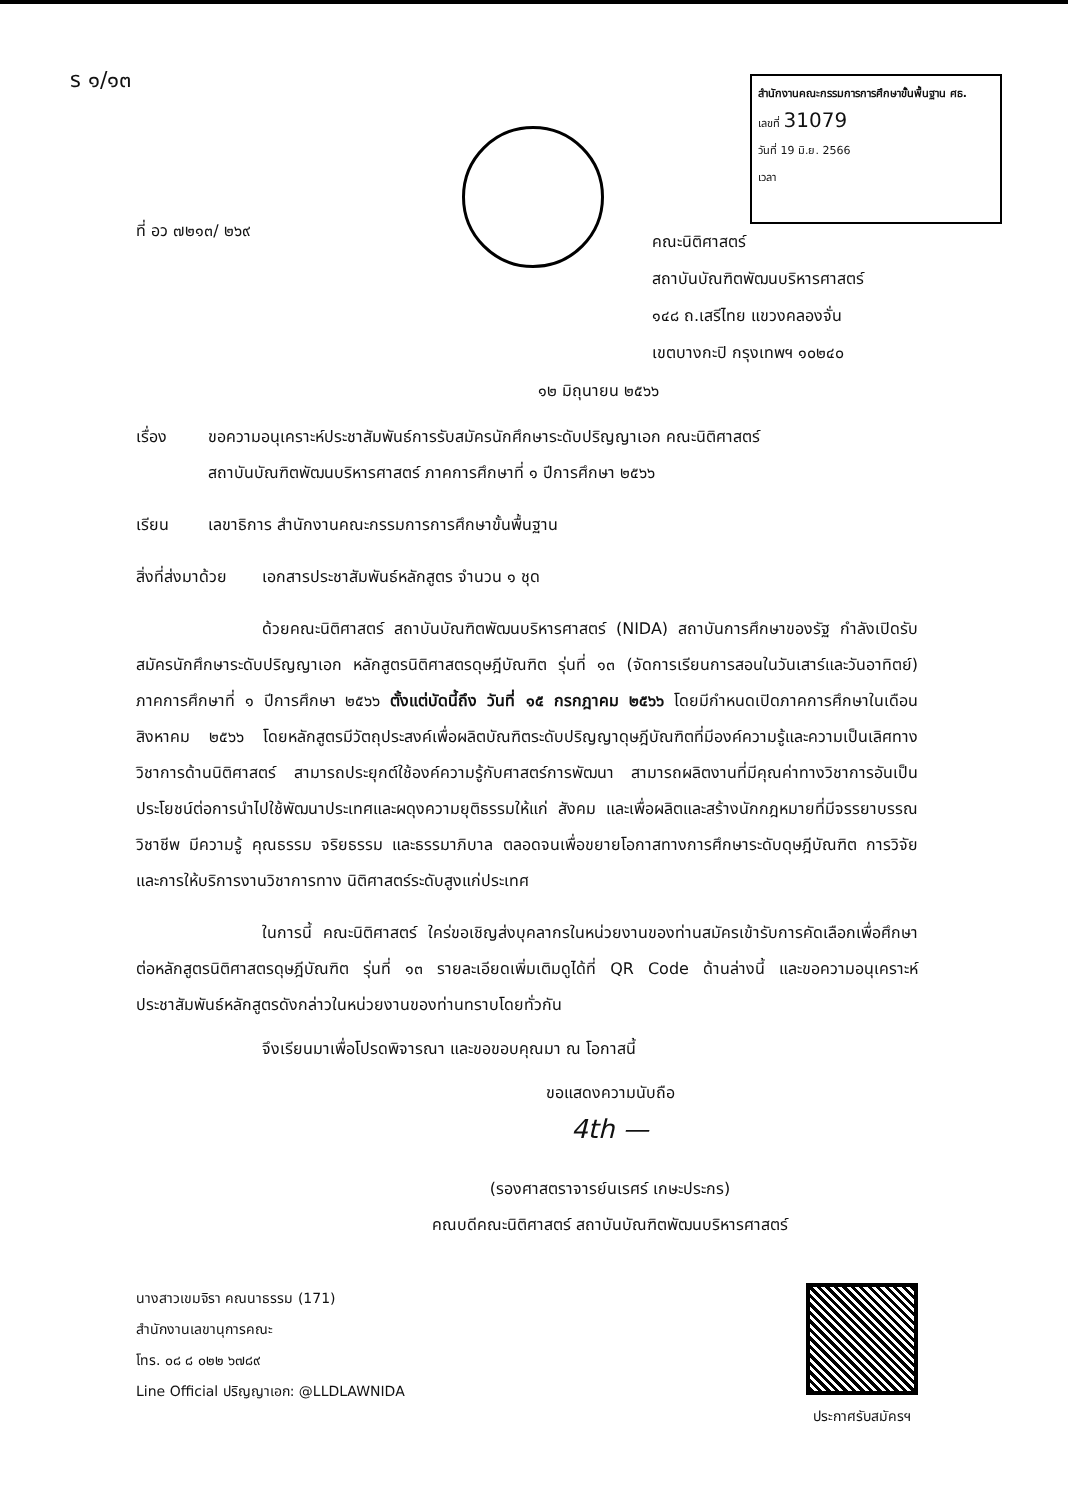ร ๑/๑๓
สำนักงานคณะกรรมการการศึกษาขั้นพื้นฐาน ศธ.
เลขที่ 31079
วันที่ 19 มิ.ย. 2566
เวลา
ที่ อว ๗๒๑๓/ ๒๖๙
คณะนิติศาสตร์
สถาบันบัณฑิตพัฒนบริหารศาสตร์
๑๔๘ ถ.เสรีไทย แขวงคลองจั่น
เขตบางกะปิ กรุงเทพฯ ๑๐๒๔๐
๑๒ มิถุนายน ๒๕๖๖
เรื่อง ขอความอนุเคราะห์ประชาสัมพันธ์การรับสมัครนักศึกษาระดับปริญญาเอก คณะนิติศาสตร์
สถาบันบัณฑิตพัฒนบริหารศาสตร์ ภาคการศึกษาที่ ๑ ปีการศึกษา ๒๕๖๖
เรียน เลขาธิการ สำนักงานคณะกรรมการการศึกษาขั้นพื้นฐาน
สิ่งที่ส่งมาด้วย
เอกสารประชาสัมพันธ์หลักสูตร จำนวน ๑ ชุด
ด้วยคณะนิติศาสตร์ สถาบันบัณฑิตพัฒนบริหารศาสตร์ (NIDA) สถาบันการศึกษาของรัฐ กำลังเปิดรับสมัครนักศึกษาระดับปริญญาเอก หลักสูตรนิติศาสตรดุษฎีบัณฑิต รุ่นที่ ๑๓ (จัดการเรียนการสอนในวันเสาร์และวันอาทิตย์) ภาคการศึกษาที่ ๑ ปีการศึกษา ๒๕๖๖ ตั้งแต่บัดนี้ถึง วันที่ ๑๕ กรกฎาคม ๒๕๖๖ โดยมีกำหนดเปิดภาคการศึกษาในเดือนสิงหาคม ๒๕๖๖ โดยหลักสูตรมีวัตถุประสงค์เพื่อผลิตบัณฑิตระดับปริญญาดุษฎีบัณฑิตที่มีองค์ความรู้และความเป็นเลิศทางวิชาการด้านนิติศาสตร์ สามารถประยุกต์ใช้องค์ความรู้กับศาสตร์การพัฒนา สามารถผลิตงานที่มีคุณค่าทางวิชาการอันเป็นประโยชน์ต่อการนำไปใช้พัฒนาประเทศและผดุงความยุติธรรมให้แก่ สังคม และเพื่อผลิตและสร้างนักกฎหมายที่มีจรรยาบรรณวิชาชีพ มีความรู้ คุณธรรม จริยธรรม และธรรมาภิบาล ตลอดจนเพื่อขยายโอกาสทางการศึกษาระดับดุษฎีบัณฑิต การวิจัย และการให้บริการงานวิชาการทาง นิติศาสตร์ระดับสูงแก่ประเทศ
ในการนี้ คณะนิติศาสตร์ ใคร่ขอเชิญส่งบุคลากรในหน่วยงานของท่านสมัครเข้ารับการคัดเลือกเพื่อศึกษาต่อหลักสูตรนิติศาสตรดุษฎีบัณฑิต รุ่นที่ ๑๓ รายละเอียดเพิ่มเติมดูได้ที่ QR Code ด้านล่างนี้ และขอความอนุเคราะห์ประชาสัมพันธ์หลักสูตรดังกล่าวในหน่วยงานของท่านทราบโดยทั่วกัน
จึงเรียนมาเพื่อโปรดพิจารณา และขอขอบคุณมา ณ โอกาสนี้
ขอแสดงความนับถือ
4th —
(รองศาสตราจารย์นเรศร์ เกษะประกร)
คณบดีคณะนิติศาสตร์ สถาบันบัณฑิตพัฒนบริหารศาสตร์
นางสาวเขมจิรา คณนาธรรม (171)
สำนักงานเลขานุการคณะ
โทร. ๐๘ ๘ ๐๒๒ ๖๗๘๙
Line Official ปริญญาเอก: @LLDLAWNIDA
ประกาศรับสมัครฯ